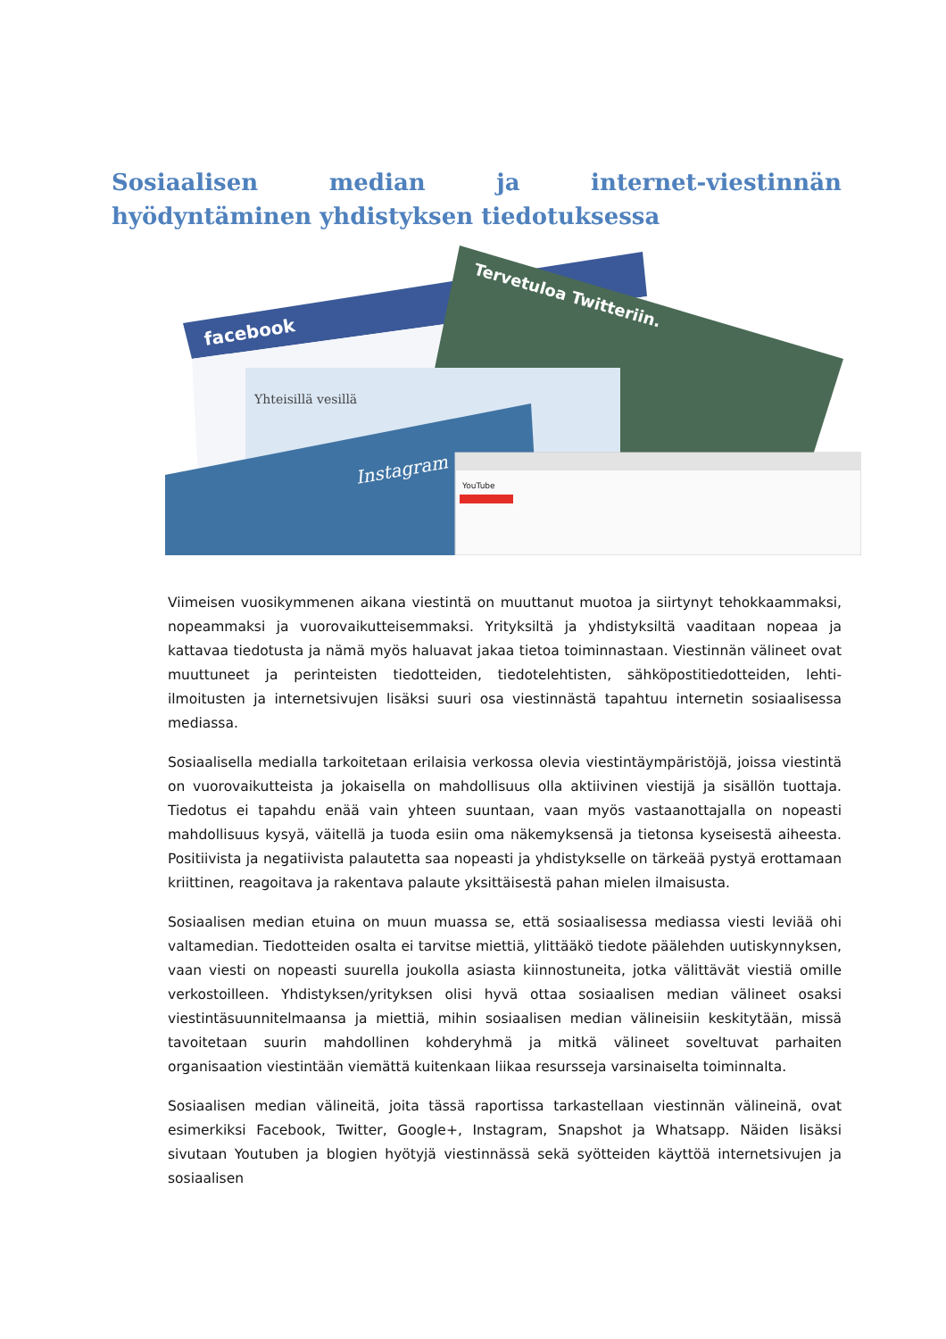Sosiaalisen median ja internet-viestinnän hyödyntäminen yhdistyksen tiedotuksessa
facebook
Tervetuloa Twitteriin.
Yhteisillä vesillä
Instagram
YouTube
Viimeisen vuosikymmenen aikana viestintä on muuttanut muotoa ja siirtynyt tehokkaammaksi, nopeammaksi ja vuorovaikutteisemmaksi. Yrityksiltä ja yhdistyksiltä vaaditaan nopeaa ja kattavaa tiedotusta ja nämä myös haluavat jakaa tietoa toiminnastaan. Viestinnän välineet ovat muuttuneet ja perinteisten tiedotteiden, tiedotelehtisten, sähköpostitiedotteiden, lehti-ilmoitusten ja internetsivujen lisäksi suuri osa viestinnästä tapahtuu internetin sosiaalisessa mediassa.
Sosiaalisella medialla tarkoitetaan erilaisia verkossa olevia viestintäympäristöjä, joissa viestintä on vuorovaikutteista ja jokaisella on mahdollisuus olla aktiivinen viestijä ja sisällön tuottaja. Tiedotus ei tapahdu enää vain yhteen suuntaan, vaan myös vastaanottajalla on nopeasti mahdollisuus kysyä, väitellä ja tuoda esiin oma näkemyksensä ja tietonsa kyseisestä aiheesta. Positiivista ja negatiivista palautetta saa nopeasti ja yhdistykselle on tärkeää pystyä erottamaan kriittinen, reagoitava ja rakentava palaute yksittäisestä pahan mielen ilmaisusta.
Sosiaalisen median etuina on muun muassa se, että sosiaalisessa mediassa viesti leviää ohi valtamedian. Tiedotteiden osalta ei tarvitse miettiä, ylittääkö tiedote päälehden uutiskynnyksen, vaan viesti on nopeasti suurella joukolla asiasta kiinnostuneita, jotka välittävät viestiä omille verkostoilleen. Yhdistyksen/yrityksen olisi hyvä ottaa sosiaalisen median välineet osaksi viestintäsuunnitelmaansa ja miettiä, mihin sosiaalisen median välineisiin keskitytään, missä tavoitetaan suurin mahdollinen kohderyhmä ja mitkä välineet soveltuvat parhaiten organisaation viestintään viemättä kuitenkaan liikaa resursseja varsinaiselta toiminnalta.
Sosiaalisen median välineitä, joita tässä raportissa tarkastellaan viestinnän välineinä, ovat esimerkiksi Facebook, Twitter, Google+, Instagram, Snapshot ja Whatsapp. Näiden lisäksi sivutaan Youtuben ja blogien hyötyjä viestinnässä sekä syötteiden käyttöä internetsivujen ja sosiaalisen